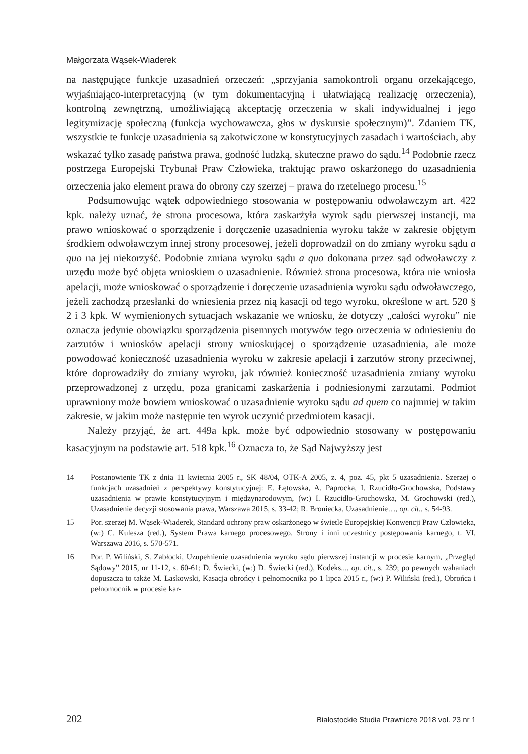Małgorzata Wąsek-Wiaderek
na następujące funkcje uzasadnień orzeczeń: „sprzyjania samokontroli organu orzekającego, wyjaśniająco-interpretacyjną (w tym dokumentacyjną i ułatwiającą realizację orzeczenia), kontrolną zewnętrzną, umożliwiającą akceptację orzeczenia w skali indywidualnej i jego legitymizację społeczną (funkcja wychowawcza, głos w dyskursie społecznym)”. Zdaniem TK, wszystkie te funkcje uzasadnienia są zakotwiczone w konstytucyjnych zasadach i wartościach, aby wskazać tylko zasadę państwa prawa, godność ludzką, skuteczne prawo do sądu.<sup>14</sup> Podobnie rzecz postrzega Europejski Trybunał Praw Człowieka, traktując prawo oskarżonego do uzasadnienia orzeczenia jako element prawa do obrony czy szerzej – prawa do rzetelnego procesu.<sup>15</sup>
Podsumowując wątek odpowiedniego stosowania w postępowaniu odwoławczym art. 422 kpk. należy uznać, że strona procesowa, która zaskarżyła wyrok sądu pierwszej instancji, ma prawo wnioskować o sporządzenie i doręczenie uzasadnienia wyroku także w zakresie objętym środkiem odwoławczym innej strony procesowej, jeżeli doprowadził on do zmiany wyroku sądu a quo na jej niekorzyść. Podobnie zmiana wyroku sądu a quo dokonana przez sąd odwoławczy z urzędu może być objęta wnioskiem o uzasadnienie. Również strona procesowa, która nie wniosła apelacji, może wnioskować o sporządzenie i doręczenie uzasadnienia wyroku sądu odwoławczego, jeżeli zachodzą przesłanki do wniesienia przez nią kasacji od tego wyroku, określone w art. 520 § 2 i 3 kpk. W wymienionych sytuacjach wskazanie we wniosku, że dotyczy „całości wyroku” nie oznacza jedynie obowiązku sporządzenia pisemnych motywów tego orzeczenia w odniesieniu do zarzutów i wniosków apelacji strony wnioskującej o sporządzenie uzasadnienia, ale może powodować konieczność uzasadnienia wyroku w zakresie apelacji i zarzutów strony przeciwnej, które doprowadziły do zmiany wyroku, jak również konieczność uzasadnienia zmiany wyroku przeprowadzonej z urzędu, poza granicami zaskarżenia i podniesionymi zarzutami. Podmiot uprawniony może bowiem wnioskować o uzasadnienie wyroku sądu ad quem co najmniej w takim zakresie, w jakim może następnie ten wyrok uczynić przedmiotem kasacji.
Należy przyjąć, że art. 449a kpk. może być odpowiednio stosowany w postępowaniu kasacyjnym na podstawie art. 518 kpk.<sup>16</sup> Oznacza to, że Sąd Najwyższy jest
14 Postanowienie TK z dnia 11 kwietnia 2005 r., SK 48/04, OTK-A 2005, z. 4, poz. 45, pkt 5 uzasadnienia. Szerzej o funkcjach uzasadnień z perspektywy konstytucyjnej: E. Łętowska, A. Paprocka, I. Rzucidło-Grochowska, Podstawy uzasadnienia w prawie konstytucyjnym i międzynarodowym, (w:) I. Rzucidło-Grochowska, M. Grochowski (red.), Uzasadnienie decyzji stosowania prawa, Warszawa 2015, s. 33-42; R. Broniecka, Uzasadnienie…, op. cit., s. 54-93.
15 Por. szerzej M. Wąsek-Wiaderek, Standard ochrony praw oskarżonego w świetle Europejskiej Konwencji Praw Człowieka, (w:) C. Kulesza (red.), System Prawa karnego procesowego. Strony i inni uczestnicy postępowania karnego, t. VI, Warszawa 2016, s. 570-571.
16 Por. P. Wiliński, S. Zabłocki, Uzupełnienie uzasadnienia wyroku sądu pierwszej instancji w procesie karnym, „Przegląd Sądowy” 2015, nr 11-12, s. 60-61; D. Świecki, (w:) D. Świecki (red.), Kodeks..., op. cit., s. 239; po pewnych wahaniach dopuszcza to także M. Laskowski, Kasacja obrońcy i pełnomocnika po 1 lipca 2015 r., (w:) P. Wiliński (red.), Obrońca i pełnomocnik w procesie kar-
202 Białostockie Studia Prawnicze 2018 vol. 23 nr 1